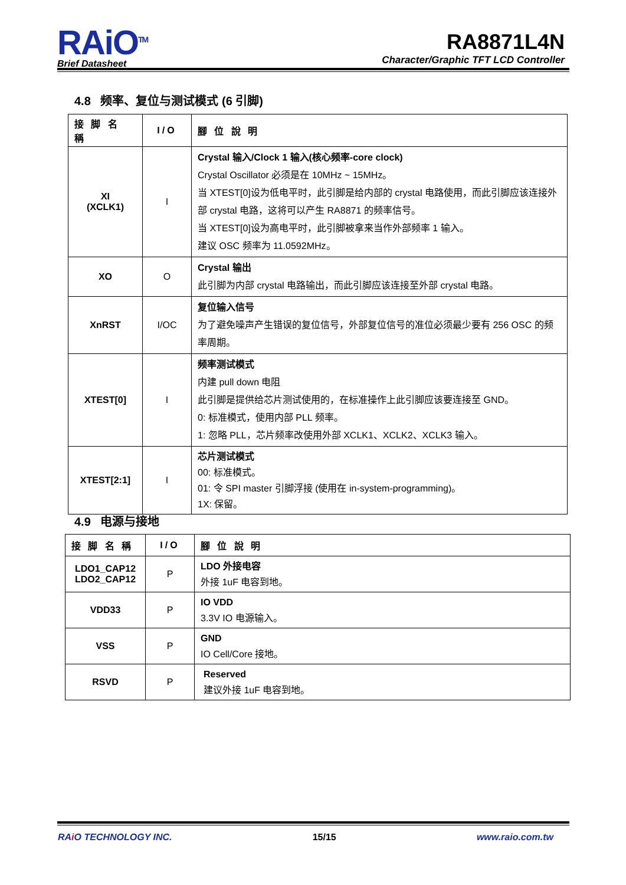RAiO<sup>TM</sup>
Brief Datasheet
RA8871L4N
Character/Graphic TFT LCD Controller
4.8 频率、复位与测试模式 (6 引脚)
| 接 脚 名 稱 | I/O | 腳 位 說 明 |
| --- | --- | --- |
| XI (XCLK1) | I | Crystal 输入/Clock 1 输入(核心频率-core clock) Crystal Oscillator 必须是在 10MHz ~ 15MHz。 当 XTEST[0]设为低电平时，此引脚是给内部的 crystal 电路使用，而此引脚应该连接外部 crystal 电路，这将可以产生 RA8871 的频率信号。 当 XTEST[0]设为高电平时，此引脚被拿来当作外部频率 1 输入。 建议 OSC 频率为 11.0592MHz。 |
| XO | O | Crystal 输出 此引脚为内部 crystal 电路输出，而此引脚应该连接至外部 crystal 电路。 |
| XnRST | I/OC | 复位输入信号 为了避免噪声产生错误的复位信号，外部复位信号的准位必须最少要有 256 OSC 的频率周期。 |
| XTEST[0] | I | 频率测试模式 内建 pull down 电阻 此引脚是提供给芯片测试使用的，在标准操作上此引脚应该要连接至 GND。 0: 标准模式，使用内部 PLL 频率。 1: 忽略 PLL，芯片频率改使用外部 XCLK1、XCLK2、XCLK3 输入。 |
| XTEST[2:1] | I | 芯片测试模式 00: 标准模式。 01: 令 SPI master 引脚浮接 (使用在 in-system-programming)。 1X: 保留。 |
4.9 电源与接地
| 接 脚 名 稱 | I/O | 腳 位 說 明 |
| --- | --- | --- |
| LDO1_CAP12 LDO2_CAP12 | P | LDO 外接电容 外接 1uF 电容到地。 |
| VDD33 | P | IO VDD 3.3V IO 电源输入。 |
| VSS | P | GND IO Cell/Core 接地。 |
| RSVD | P | Reserved 建议外接 1uF 电容到地。 |
RAi O TECHNOLOGY INC. 15/15 www.raio.com.tw